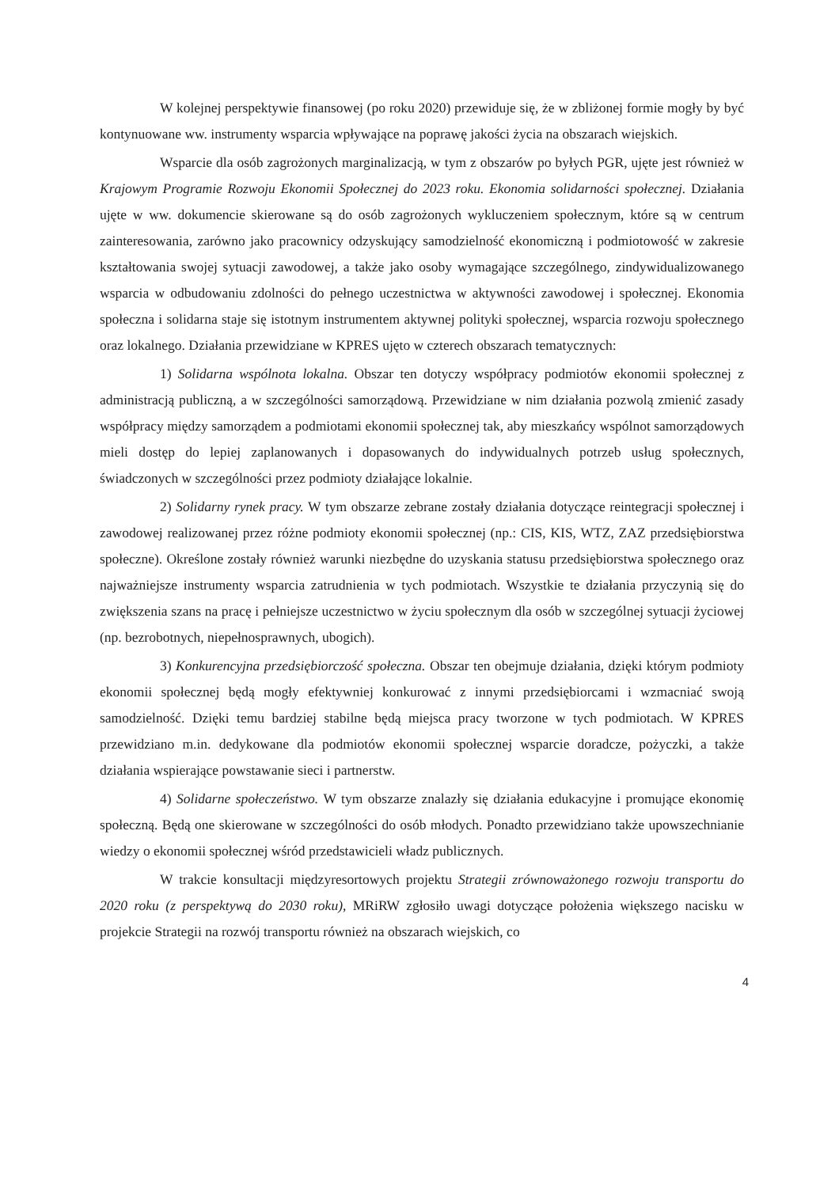W kolejnej perspektywie finansowej (po roku 2020) przewiduje się, że w zbliżonej formie mogły by być kontynuowane ww. instrumenty wsparcia wpływające na poprawę jakości życia na obszarach wiejskich.
Wsparcie dla osób zagrożonych marginalizacją, w tym z obszarów po byłych PGR, ujęte jest również w Krajowym Programie Rozwoju Ekonomii Społecznej do 2023 roku. Ekonomia solidarności społecznej. Działania ujęte w ww. dokumencie skierowane są do osób zagrożonych wykluczeniem społecznym, które są w centrum zainteresowania, zarówno jako pracownicy odzyskujący samodzielność ekonomiczną i podmiotowość w zakresie kształtowania swojej sytuacji zawodowej, a także jako osoby wymagające szczególnego, zindywidualizowanego wsparcia w odbudowaniu zdolności do pełnego uczestnictwa w aktywności zawodowej i społecznej. Ekonomia społeczna i solidarna staje się istotnym instrumentem aktywnej polityki społecznej, wsparcia rozwoju społecznego oraz lokalnego. Działania przewidziane w KPRES ujęto w czterech obszarach tematycznych:
1) Solidarna wspólnota lokalna. Obszar ten dotyczy współpracy podmiotów ekonomii społecznej z administracją publiczną, a w szczególności samorządową. Przewidziane w nim działania pozwolą zmienić zasady współpracy między samorządem a podmiotami ekonomii społecznej tak, aby mieszkańcy wspólnot samorządowych mieli dostęp do lepiej zaplanowanych i dopasowanych do indywidualnych potrzeb usług społecznych, świadczonych w szczególności przez podmioty działające lokalnie.
2) Solidarny rynek pracy. W tym obszarze zebrane zostały działania dotyczące reintegracji społecznej i zawodowej realizowanej przez różne podmioty ekonomii społecznej (np.: CIS, KIS, WTZ, ZAZ przedsiębiorstwa społeczne). Określone zostały również warunki niezbędne do uzyskania statusu przedsiębiorstwa społecznego oraz najważniejsze instrumenty wsparcia zatrudnienia w tych podmiotach. Wszystkie te działania przyczynią się do zwiększenia szans na pracę i pełniejsze uczestnictwo w życiu społecznym dla osób w szczególnej sytuacji życiowej (np. bezrobotnych, niepełnosprawnych, ubogich).
3) Konkurencyjna przedsiębiorczość społeczna. Obszar ten obejmuje działania, dzięki którym podmioty ekonomii społecznej będą mogły efektywniej konkurować z innymi przedsiębiorcami i wzmacniać swoją samodzielność. Dzięki temu bardziej stabilne będą miejsca pracy tworzone w tych podmiotach. W KPRES przewidziano m.in. dedykowane dla podmiotów ekonomii społecznej wsparcie doradcze, pożyczki, a także działania wspierające powstawanie sieci i partnerstw.
4) Solidarne społeczeństwo. W tym obszarze znalazły się działania edukacyjne i promujące ekonomię społeczną. Będą one skierowane w szczególności do osób młodych. Ponadto przewidziano także upowszechnianie wiedzy o ekonomii społecznej wśród przedstawicieli władz publicznych.
W trakcie konsultacji międzyresortowych projektu Strategii zrównoważonego rozwoju transportu do 2020 roku (z perspektywą do 2030 roku), MRiRW zgłosiło uwagi dotyczące położenia większego nacisku w projekcie Strategii na rozwój transportu również na obszarach wiejskich, co
4